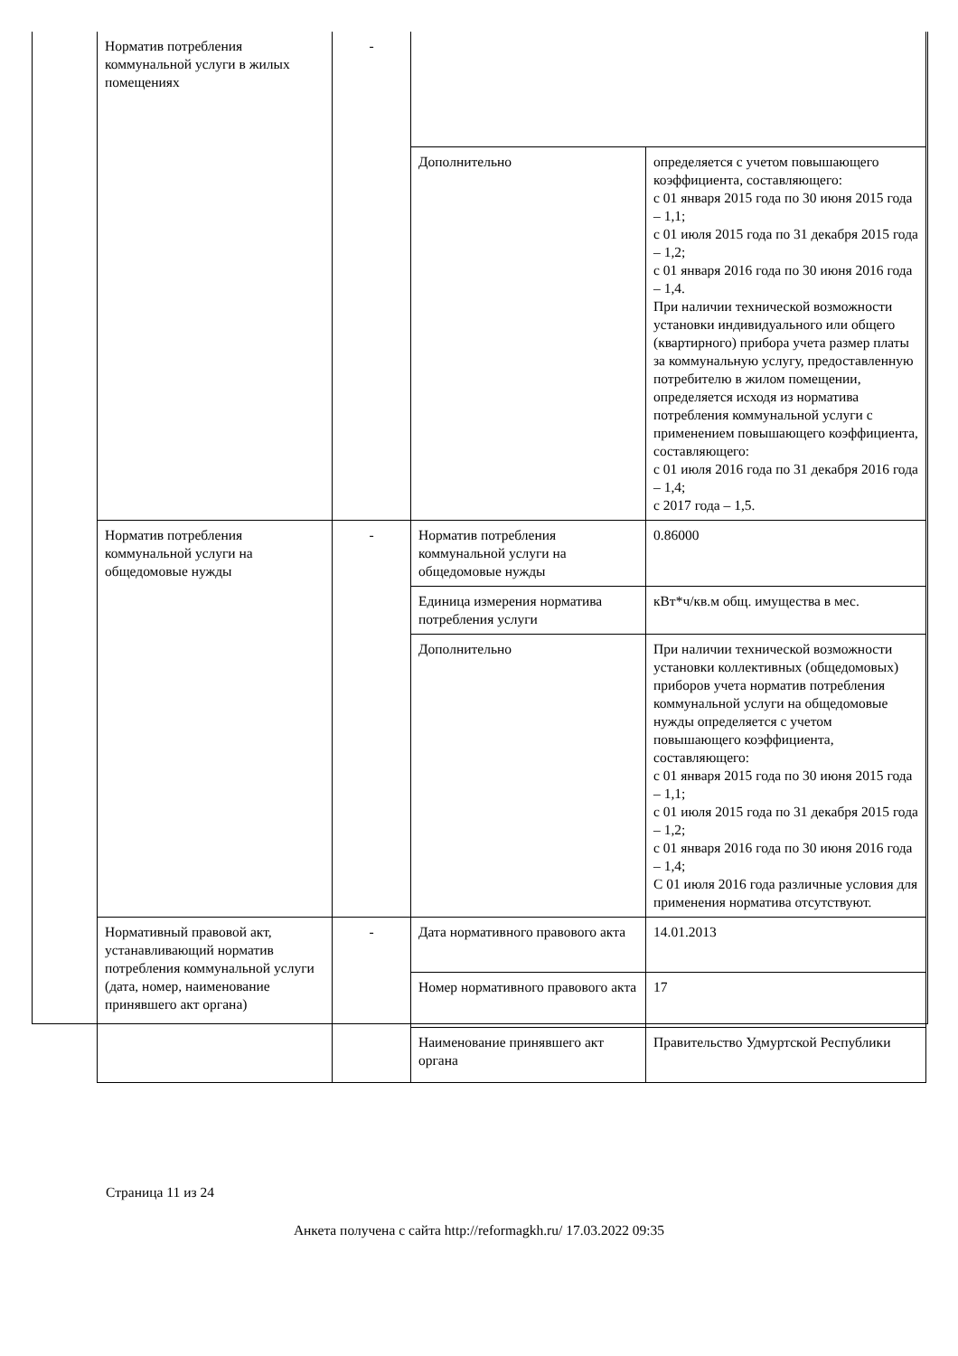| Норматив потребления коммунальной услуги в жилых помещениях | - | | |
| | | Дополнительно | определяется с учетом повышающего коэффициента, составляющего: с 01 января 2015 года по 30 июня 2015 года – 1,1; с 01 июля 2015 года по 31 декабря 2015 года – 1,2; с 01 января 2016 года по 30 июня 2016 года – 1,4. При наличии технической возможности установки индивидуального или общего (квартирного) прибора учета размер платы за коммунальную услугу, предоставленную потребителю в жилом помещении, определяется исходя из норматива потребления коммунальной услуги с применением повышающего коэффициента, составляющего: с 01 июля 2016 года по 31 декабря 2016 года – 1,4; с 2017 года – 1,5. |
| Норматив потребления коммунальной услуги на общедомовые нужды | - | Норматив потребления коммунальной услуги на общедомовые нужды | 0.86000 |
| | | Единица измерения норматива потребления услуги | кВт*ч/кв.м общ. имущества в мес. |
| | | Дополнительно | При наличии технической возможности установки коллективных (общедомовых) приборов учета норматив потребления коммунальной услуги на общедомовые нужды определяется с учетом повышающего коэффициента, составляющего: с 01 января 2015 года по 30 июня 2015 года – 1,1; с 01 июля 2015 года по 31 декабря 2015 года – 1,2; с 01 января 2016 года по 30 июня 2016 года – 1,4; С 01 июля 2016 года различные условия для применения норматива отсутствуют. |
| Нормативный правовой акт, устанавливающий норматив потребления коммунальной услуги (дата, номер, наименование принявшего акт органа) | - | Дата нормативного правового акта | 14.01.2013 |
| | | Номер нормативного правового акта | 17 |
| | | Наименование принявшего акт органа | Правительство Удмуртской Республики |
Страница 11 из 24
Анкета получена с сайта http://reformagkh.ru/ 17.03.2022 09:35